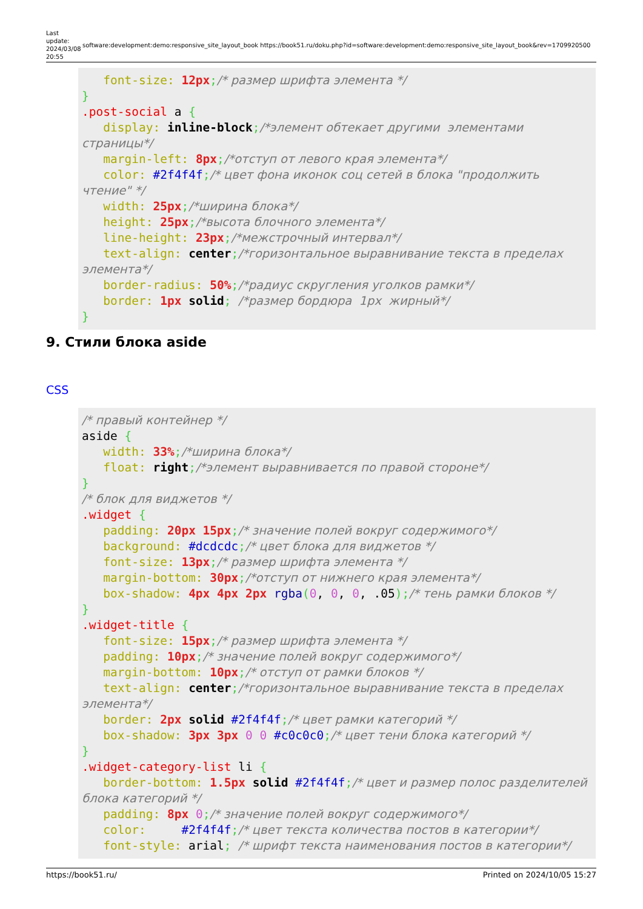Last update: 2024/03/08 20:55
software:development:demo:responsive_site_layout_book https://book51.ru/doku.php?id=software:development:demo:responsive_site_layout_book&rev=1709920500
   font-size: 12px;/* размер шрифта элемента */
}
.post-social a {
   display: inline-block;/*элемент обтекает другими  элементами страницы*/
   margin-left: 8px;/*отступ от левого края элемента*/
   color: #2f4f4f;/* цвет фона иконок соц сетей в блока "продолжить чтение" */
   width: 25px;/*ширина блока*/
   height: 25px;/*высота блочного элемента*/
   line-height: 23px;/*межстрочный интервал*/
   text-align: center;/*горизонтальное выравнивание текста в пределах элемента*/
   border-radius: 50%;/*радиус скругления уголков рамки*/
   border: 1px solid; /*размер бордюра  1px  жирный*/
}
9. Стили блока aside
CSS
/* правый контейнер */
aside {
   width: 33%;/*ширина блока*/
   float: right;/*элемент выравнивается по правой стороне*/
}
/* блок для виджетов */
.widget {
   padding: 20px 15px;/* значение полей вокруг содержимого*/
   background: #dcdcdc;/* цвет блока для виджетов */
   font-size: 13px;/* размер шрифта элемента */
   margin-bottom: 30px;/*отступ от нижнего края элемента*/
   box-shadow: 4px 4px 2px rgba(0, 0, 0, .05);/* тень рамки блоков */
}
.widget-title {
   font-size: 15px;/* размер шрифта элемента */
   padding: 10px;/* значение полей вокруг содержимого*/
   margin-bottom: 10px;/* отступ от рамки блоков */
   text-align: center;/*горизонтальное выравнивание текста в пределах элемента*/
   border: 2px solid #2f4f4f;/* цвет рамки категорий */
   box-shadow: 3px 3px 0 0 #c0c0c0;/* цвет тени блока категорий */
}
.widget-category-list li {
   border-bottom: 1.5px solid #2f4f4f;/* цвет и размер полос разделителей блока категорий */
   padding: 8px 0;/* значение полей вокруг содержимого*/
   color:     #2f4f4f;/* цвет текста количества постов в категории*/
   font-style: arial; /* шрифт текста наименования постов в категории*/
https://book51.ru/ Printed on 2024/10/05 15:27